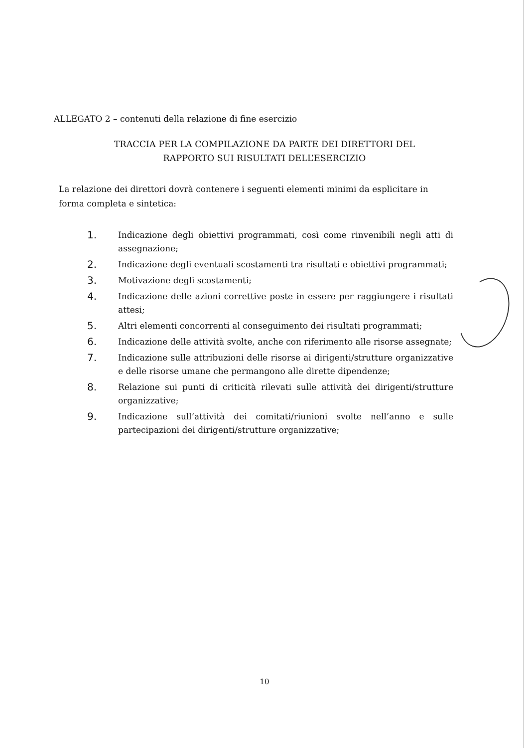ALLEGATO 2 – contenuti della relazione di fine esercizio
TRACCIA PER LA COMPILAZIONE DA PARTE DEI DIRETTORI DEL
RAPPORTO SUI RISULTATI DELL’ESERCIZIO
La relazione dei direttori dovrà contenere i seguenti elementi minimi da esplicitare in forma completa e sintetica:
1. Indicazione degli obiettivi programmati, così come rinvenibili negli atti di assegnazione;
2. Indicazione degli eventuali scostamenti tra risultati e obiettivi programmati;
3. Motivazione degli scostamenti;
4. Indicazione delle azioni correttive poste in essere per raggiungere i risultati attesi;
5. Altri elementi concorrenti al conseguimento dei risultati programmati;
6. Indicazione delle attività svolte, anche con riferimento alle risorse assegnate;
7. Indicazione sulle attribuzioni delle risorse ai dirigenti/strutture organizzative e delle risorse umane che permangono alle dirette dipendenze;
8. Relazione sui punti di criticità rilevati sulle attività dei dirigenti/strutture organizzative;
9. Indicazione sull’attività dei comitati/riunioni svolte nell’anno e sulle partecipazioni dei dirigenti/strutture organizzative;
10